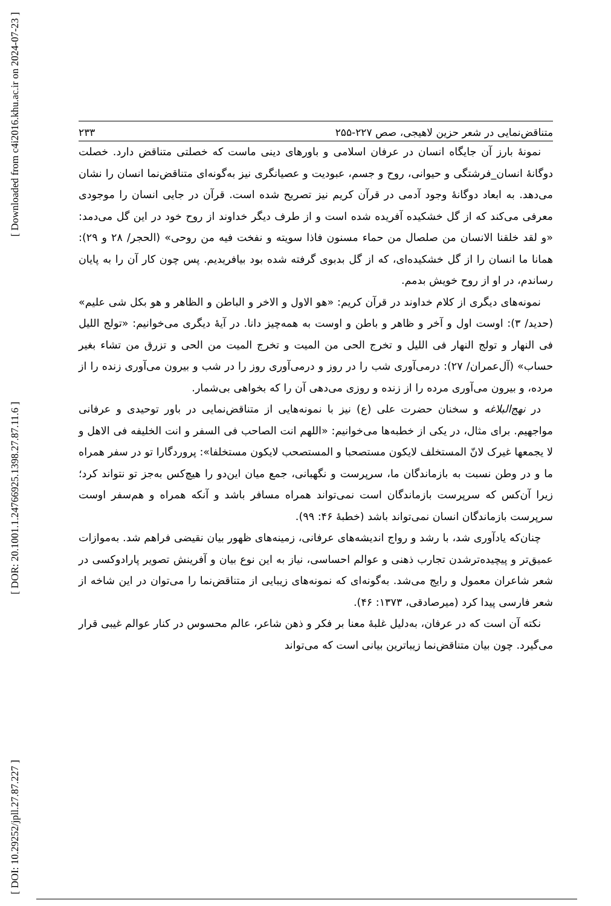[ Downloaded from c4i2016.khu.ac.ir on 2024-07-23 ]
[ DOR: 20.1001.1.24766925.1398.27.87.11.6 ]
[ DOI: 10.29252/jpll.27.87.227 ]
متناقض‌نمایی در شعر حزین لاهیجی، صص ۲۲۷-۲۵۵ ۲۳۳
نمونهٔ بارز آن جایگاه انسان در عرفان اسلامی و باورهای دینی ماست که خصلتی متناقض دارد. خصلت دوگانهٔ انسان_فرشتگی و حیوانی، روح و جسم، عبودیت و عصیانگری نیز به‌گونه‌ای متناقض‌نما انسان را نشان می‌دهد. به ابعاد دوگانهٔ وجود آدمی در قرآن کریم نیز تصریح شده است. قرآن در جایی انسان را موجودی معرفی می‌کند که از گل خشکیده آفریده شده است و از طرف دیگر خداوند از روح خود در این گل می‌دمد: «و لقد خلقنا الانسان من صلصال من حماء مسنون فاذا سویته و نفخت فیه من روحی» (الحجر/ ۲۸ و ۲۹): همانا ما انسان را از گل خشکیده‌ای، که از گل بدبوی گرفته شده بود بیافریدیم. پس چون کار آن را به پایان رساندم، در او از روح خویش بدمم.
نمونه‌های دیگری از کلام خداوند در قرآن کریم: «هو الاول و الاخر و الباطن و الظاهر و هو بکل شی علیم» (حدید/ ۳): اوست اول و آخر و ظاهر و باطن و اوست به همه‌چیز دانا. در آیهٔ دیگری می‌خوانیم: «تولج اللیل فی النهار و تولج النهار فی اللیل و تخرج الحی من المیت و تخرج المیت من الحی و تزرق من تشاء بغیر حساب» (آل‌عمران/ ۲۷): درمی‌آوری شب را در روز و درمی‌آوری روز را در شب و بیرون می‌آوری زنده را از مرده، و بیرون می‌آوری مرده را از زنده و روزی می‌دهی آن را که بخواهی بی‌شمار.
در نهج‌البلاغه و سخنان حضرت علی (ع) نیز با نمونه‌هایی از متناقض‌نمایی در باور توحیدی و عرفانی مواجهیم. برای مثال، در یکی از خطبه‌ها می‌خوانیم: «اللهم انت الصاحب فی السفر و انت الخلیفه فی الاهل و لا یجمعها غیرک لانّ المستخلف لایکون مستصحبا و المستصحب لایکون مستخلفا»: پروردگارا تو در سفر همراه ما و در وطن نسبت به بازماندگان ما، سرپرست و نگهبانی، جمع میان این‌دو را هیچ‌کس به‌جز تو نتواند کرد؛ زیرا آن‌کس که سرپرست بازماندگان است نمی‌تواند همراه مسافر باشد و آنکه همراه و هم‌سفر اوست سرپرست بازماندگان انسان نمی‌تواند باشد (خطبهٔ ۴۶: ۹۹).
چنان‌که یادآوری شد، با رشد و رواج اندیشه‌های عرفانی، زمینه‌های ظهور بیان نقیضی فراهم شد. به‌موازات عمیق‌تر و پیچیده‌ترشدن تجارب ذهنی و عوالم احساسی، نیاز به این نوع بیان و آفرینش تصویر پارادوکسی در شعر شاعران معمول و رایج می‌شد. به‌گونه‌ای که نمونه‌های زیبایی از متناقض‌نما را می‌توان در این شاخه از شعر فارسی پیدا کرد (میرصادقی، ۱۳۷۳: ۴۶).
نکته آن است که در عرفان، به‌دلیل غلبهٔ معنا بر فکر و ذهن شاعر، عالم محسوس در کنار عوالم غیبی قرار می‌گیرد. چون بیان متناقض‌نما زیباترین بیانی است که می‌تواند